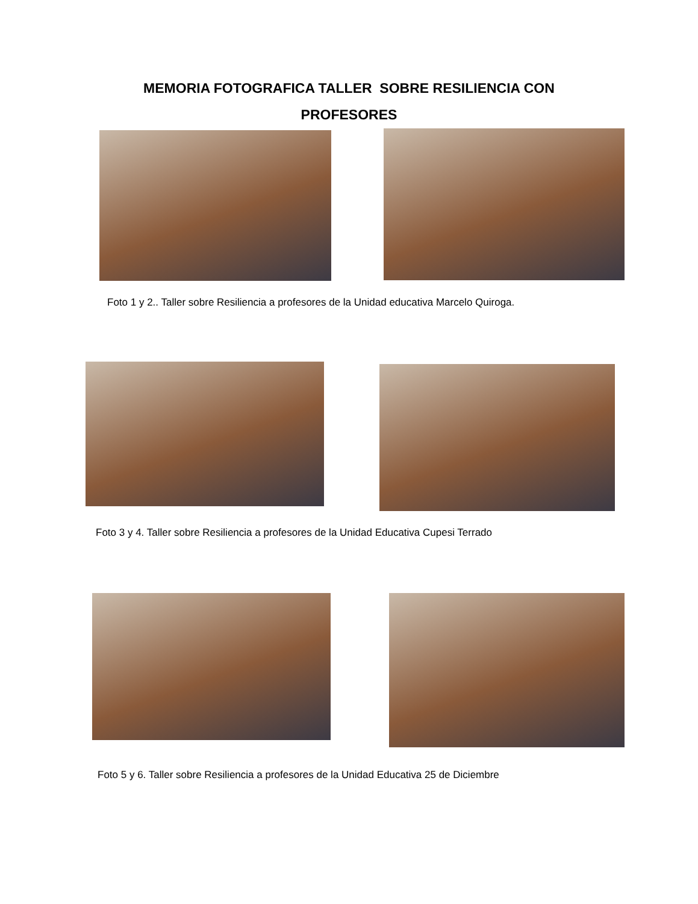MEMORIA FOTOGRAFICA TALLER SOBRE RESILIENCIA CON
PROFESORES
Foto 1 y 2.. Taller sobre Resiliencia a profesores de la Unidad educativa Marcelo Quiroga.
Foto 3 y 4. Taller sobre Resiliencia a profesores de la Unidad Educativa Cupesi Terrado
Foto 5 y 6. Taller sobre Resiliencia a profesores de la Unidad Educativa 25 de Diciembre